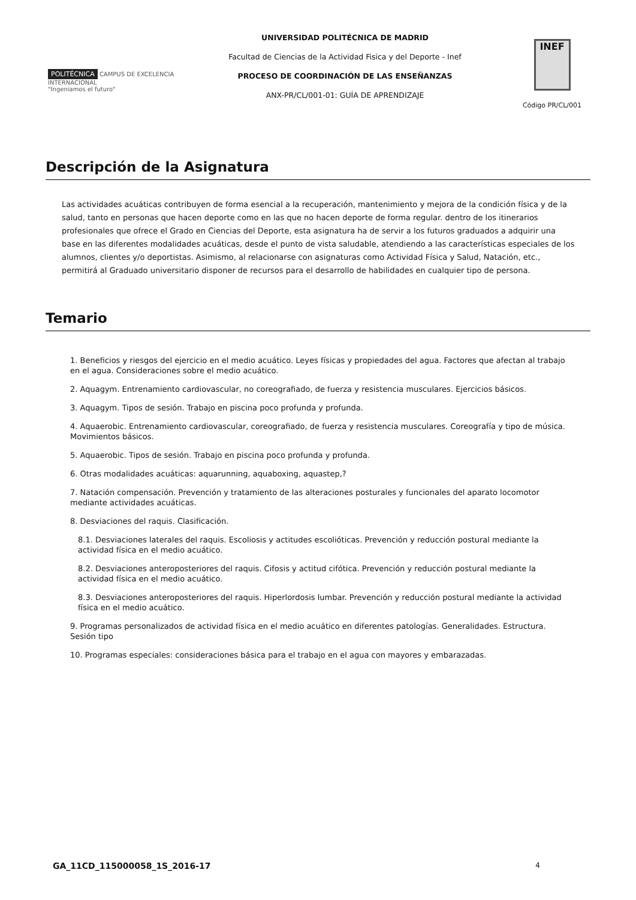POLITÉCNICA CAMPUS DE EXCELENCIA INTERNACIONAL
"Ingeniamos el futuro"
UNIVERSIDAD POLITÉCNICA DE MADRID
Facultad de Ciencias de la Actividad Fisica y del Deporte - Inef
PROCESO DE COORDINACIÓN DE LAS ENSEÑANZAS
ANX-PR/CL/001-01: GUÍA DE APRENDIZAJE
INEF
Código PR/CL/001
Descripción de la Asignatura
Las actividades acuáticas contribuyen de forma esencial a la recuperación, mantenimiento y mejora de la condición física y de la salud, tanto en personas que hacen deporte como en las que no hacen deporte de forma regular. dentro de los itinerarios profesionales que ofrece el Grado en Ciencias del Deporte, esta asignatura ha de servir a los futuros graduados a adquirir una base en las diferentes modalidades acuáticas, desde el punto de vista saludable, atendiendo a las características especiales de los alumnos, clientes y/o deportistas. Asimismo, al relacionarse con asignaturas como Actividad Física y Salud, Natación, etc., permitirá al Graduado universitario disponer de recursos para el desarrollo de habilidades en cualquier tipo de persona.
Temario
1. Beneficios y riesgos del ejercicio en el medio acuático. Leyes físicas y propiedades del agua. Factores que afectan al trabajo en el agua. Consideraciones sobre el medio acuático.
2. Aquagym. Entrenamiento cardiovascular, no coreografiado, de fuerza y resistencia musculares. Ejercicios básicos.
3. Aquagym. Tipos de sesión. Trabajo en piscina poco profunda y profunda.
4. Aquaerobic. Entrenamiento cardiovascular, coreografiado, de fuerza y resistencia musculares. Coreografía y tipo de música. Movimientos básicos.
5. Aquaerobic. Tipos de sesión. Trabajo en piscina poco profunda y profunda.
6. Otras modalidades acuáticas: aquarunning, aquaboxing, aquastep,?
7. Natación compensación. Prevención y tratamiento de las alteraciones posturales y funcionales del aparato locomotor mediante actividades acuáticas.
8. Desviaciones del raquis. Clasificación.
8.1. Desviaciones laterales del raquis. Escoliosis y actitudes escolióticas. Prevención y reducción postural mediante la actividad física en el medio acuático.
8.2. Desviaciones anteroposteriores del raquis. Cifosis y actitud cifótica. Prevención y reducción postural mediante la actividad física en el medio acuático.
8.3. Desviaciones anteroposteriores del raquis. Hiperlordosis lumbar. Prevención y reducción postural mediante la actividad física en el medio acuático.
9. Programas personalizados de actividad física en el medio acuático en diferentes patologías. Generalidades. Estructura. Sesión tipo
10. Programas especiales: consideraciones básica para el trabajo en el agua con mayores y embarazadas.
GA_11CD_115000058_1S_2016-17 4